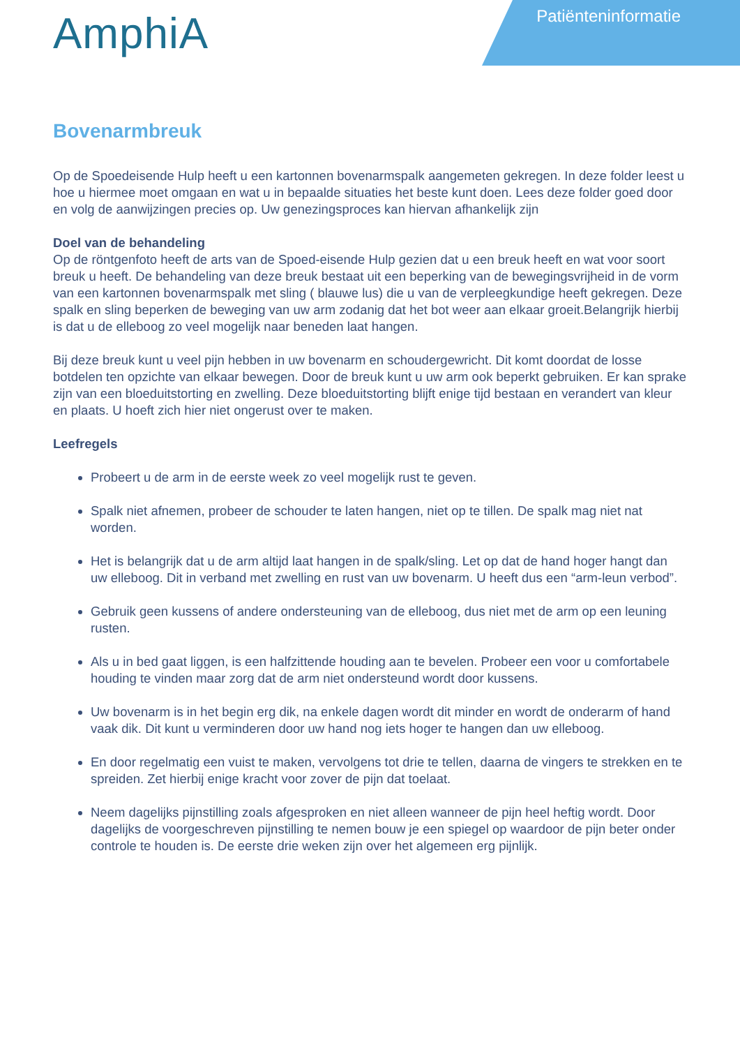AmphiA
Patiënteninformatie
Bovenarmbreuk
Op de Spoedeisende Hulp heeft u een kartonnen bovenarmspalk aangemeten gekregen. In deze folder leest u hoe u hiermee moet omgaan en wat u in bepaalde situaties het beste kunt doen. Lees deze folder goed door en volg de aanwijzingen precies op. Uw genezingsproces kan hiervan afhankelijk zijn
Doel van de behandeling
Op de röntgenfoto heeft de arts van de Spoed-eisende Hulp gezien dat u een breuk heeft en wat voor soort breuk u heeft. De behandeling van deze breuk bestaat uit een beperking van de bewegingsvrijheid in de vorm van een kartonnen bovenarmspalk met sling ( blauwe lus) die u van de verpleegkundige heeft gekregen. Deze spalk en sling beperken de beweging van uw arm zodanig dat het bot weer aan elkaar groeit.Belangrijk hierbij is dat u de elleboog zo veel mogelijk naar beneden laat hangen.
Bij deze breuk kunt u veel pijn hebben in uw bovenarm en schoudergewricht. Dit komt doordat de losse botdelen ten opzichte van elkaar bewegen. Door de breuk kunt u uw arm ook beperkt gebruiken. Er kan sprake zijn van een bloeduitstorting en zwelling. Deze bloeduitstorting blijft enige tijd bestaan en verandert van kleur en plaats. U hoeft zich hier niet ongerust over te maken.
Leefregels
Probeert u de arm in de eerste week zo veel mogelijk rust te geven.
Spalk niet afnemen, probeer de schouder te laten hangen, niet op te tillen. De spalk mag niet nat worden.
Het is belangrijk dat u de arm altijd laat hangen in de spalk/sling. Let op dat de hand hoger hangt dan uw elleboog. Dit in verband met zwelling en rust van uw bovenarm. U heeft dus een “arm-leun verbod”.
Gebruik geen kussens of andere ondersteuning van de elleboog, dus niet met de arm op een leuning rusten.
Als u in bed gaat liggen, is een halfzittende houding aan te bevelen. Probeer een voor u comfortabele houding te vinden maar zorg dat de arm niet ondersteund wordt door kussens.
Uw bovenarm is in het begin erg dik, na enkele dagen wordt dit minder en wordt de onderarm of hand vaak dik. Dit kunt u verminderen door uw hand nog iets hoger te hangen dan uw elleboog.
En door regelmatig een vuist te maken, vervolgens tot drie te tellen, daarna de vingers te strekken en te spreiden. Zet hierbij enige kracht voor zover de pijn dat toelaat.
Neem dagelijks pijnstilling zoals afgesproken en niet alleen wanneer de pijn heel heftig wordt. Door dagelijks de voorgeschreven pijnstilling te nemen bouw je een spiegel op waardoor de pijn beter onder controle te houden is. De eerste drie weken zijn over het algemeen erg pijnlijk.